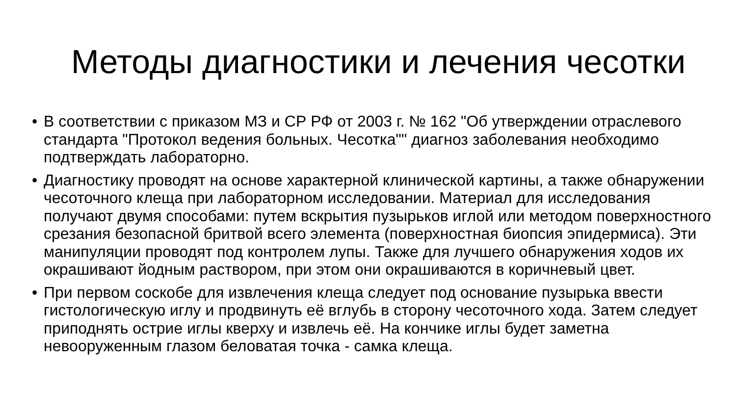Методы диагностики и лечения чесотки
• В соответствии с приказом МЗ и СР РФ от 2003 г. № 162 "Об утверждении отраслевого стандарта "Протокол ведения больных. Чесотка"" диагноз заболевания необходимо подтверждать лабораторно.
• Диагностику проводят на основе характерной клинической картины, а также обнаружении чесоточного клеща при лабораторном исследовании. Материал для исследования получают двумя способами: путем вскрытия пузырьков иглой или методом поверхностного срезания безопасной бритвой всего элемента (поверхностная биопсия эпидермиса). Эти манипуляции проводят под контролем лупы. Также для лучшего обнаружения ходов их окрашивают йодным раствором, при этом они окрашиваются в коричневый цвет.
• При первом соскобе для извлечения клеща следует под основание пузырька ввести гистологическую иглу и продвинуть её вглубь в сторону чесоточного хода. Затем следует приподнять острие иглы кверху и извлечь её. На кончике иглы будет заметна невооруженным глазом беловатая точка - самка клеща.